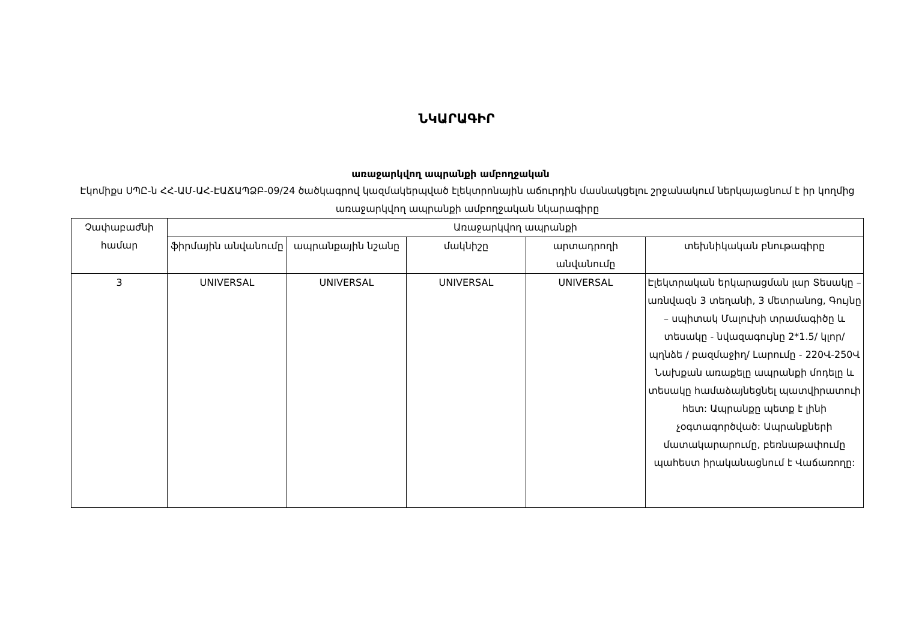ՆԿԱՐԱԳԻՐ
առաջարկվող ապրանքի ամբողջական
Էկոմիքս ՍՊԸ-ն ՀՀ-ԱՄ-ԱՀ-ԷԱՃԱՊՁԲ-09/24 ծածկագրով կազմակերպված էլեկտրոնային աճուրդին մասնակցելու շրջանակում ներկայացնում է իր կողմից առաջարկվող ապրանքի ամբողջական նկարագիրը
| Չափաբաժնի համար | Առաջարկվող ապրանքի | | | | |
| --- | --- | --- | --- | --- | --- |
| | ֆիրմային անվանումը | ապրանքային նշանը | մակնիշը | արտադրողի անվանումը | տեխնիկական բնութագիրը |
| 3 | UNIVERSAL | UNIVERSAL | UNIVERSAL | UNIVERSAL | Էլեկտրական երկարացման լար Տեսակը – առնվազն 3 տեղանի, 3 մետրանոց, Գույնը – սպիտակ Մալուխի տրամագիծը և տեսակը - նվազագույնը 2*1.5/ կլոր/ պղնձե / բազմաջիղ/ Լարումը - 220Վ-250Վ Նախքան առաքելը ապրանքի մոդելը և տեսակը համաձայնեցնել պատվիրատուի հետ: Ապրանքը պետք է լինի չօգտագործված: Ապրանքների մատակարարումը, բեռնաթափումը պահեստ իրականացնում է Վաճառողը: |